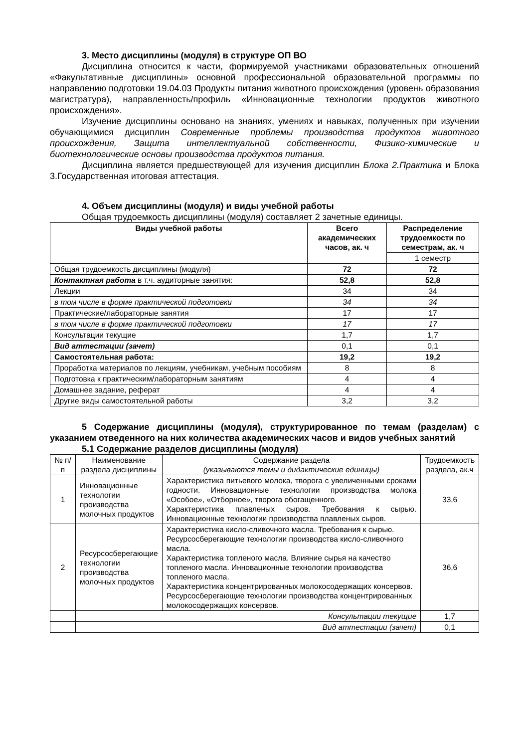3. Место дисциплины (модуля) в структуре ОП ВО
Дисциплина относится к части, формируемой участниками образовательных отношений «Факультативные дисциплины» основной профессиональной образовательной программы по направлению подготовки 19.04.03 Продукты питания животного происхождения (уровень образования магистратура), направленность/профиль «Инновационные технологии продуктов животного происхождения».
Изучение дисциплины основано на знаниях, умениях и навыках, полученных при изучении обучающимися дисциплин Современные проблемы производства продуктов животного происхождения, Защита интеллектуальной собственности, Физико-химические и биотехнологические основы производства продуктов питания.
Дисциплина является предшествующей для изучения дисциплин Блока 2.Практика и Блока 3.Государственная итоговая аттестация.
4. Объем дисциплины (модуля) и виды учебной работы
Общая трудоемкость дисциплины (модуля) составляет 2 зачетные единицы.
| Виды учебной работы | Всего академических часов, ак. ч | Распределение трудоемкости по семестрам, ак. ч |
| --- | --- | --- |
| | | 1 семестр |
| Общая трудоемкость дисциплины (модуля) | 72 | 72 |
| Контактная работа в т.ч. аудиторные занятия: | 52,8 | 52,8 |
| Лекции | 34 | 34 |
| в том числе в форме практической подготовки | 34 | 34 |
| Практические/лабораторные занятия | 17 | 17 |
| в том числе в форме практической подготовки | 17 | 17 |
| Консультации текущие | 1,7 | 1,7 |
| Вид аттестации (зачет) | 0,1 | 0,1 |
| Самостоятельная работа: | 19,2 | 19,2 |
| Проработка материалов по лекциям, учебникам, учебным пособиям | 8 | 8 |
| Подготовка к практическим/лабораторным занятиям | 4 | 4 |
| Домашнее задание, реферат | 4 | 4 |
| Другие виды самостоятельной работы | 3,2 | 3,2 |
5 Содержание дисциплины (модуля), структурированное по темам (разделам) с указанием отведенного на них количества академических часов и видов учебных занятий
5.1 Содержание разделов дисциплины (модуля)
| № п/п | Наименование раздела дисциплины | Содержание раздела (указываются темы и дидактические единицы) | Трудоемкость раздела, ак.ч |
| 1 | Инновационные технологии производства молочных продуктов | Характеристика питьевого молока, творога с увеличенными сроками годности. Инновационные технологии производства молока «Особое», «Отборное», творога обогащенного. Характеристика плавленых сыров. Требования к сырью. Инновационные технологии производства плавленых сыров. | 33,6 |
| 2 | Ресурсосберегающие технологии производства молочных продуктов | Характеристика кисло-сливочного масла. Требования к сырью. Ресурсосберегающие технологии производства кисло-сливочного масла. Характеристика топленого масла. Влияние сырья на качество топленого масла. Инновационные технологии производства топленого масла. Характеристика концентрированных молокосодержащих консервов. Ресурсосберегающие технологии производства концентрированных молокосодержащих консервов. | 36,6 |
| | Консультации текущие | | 1,7 |
| | Вид аттестации (зачет) | | 0,1 |